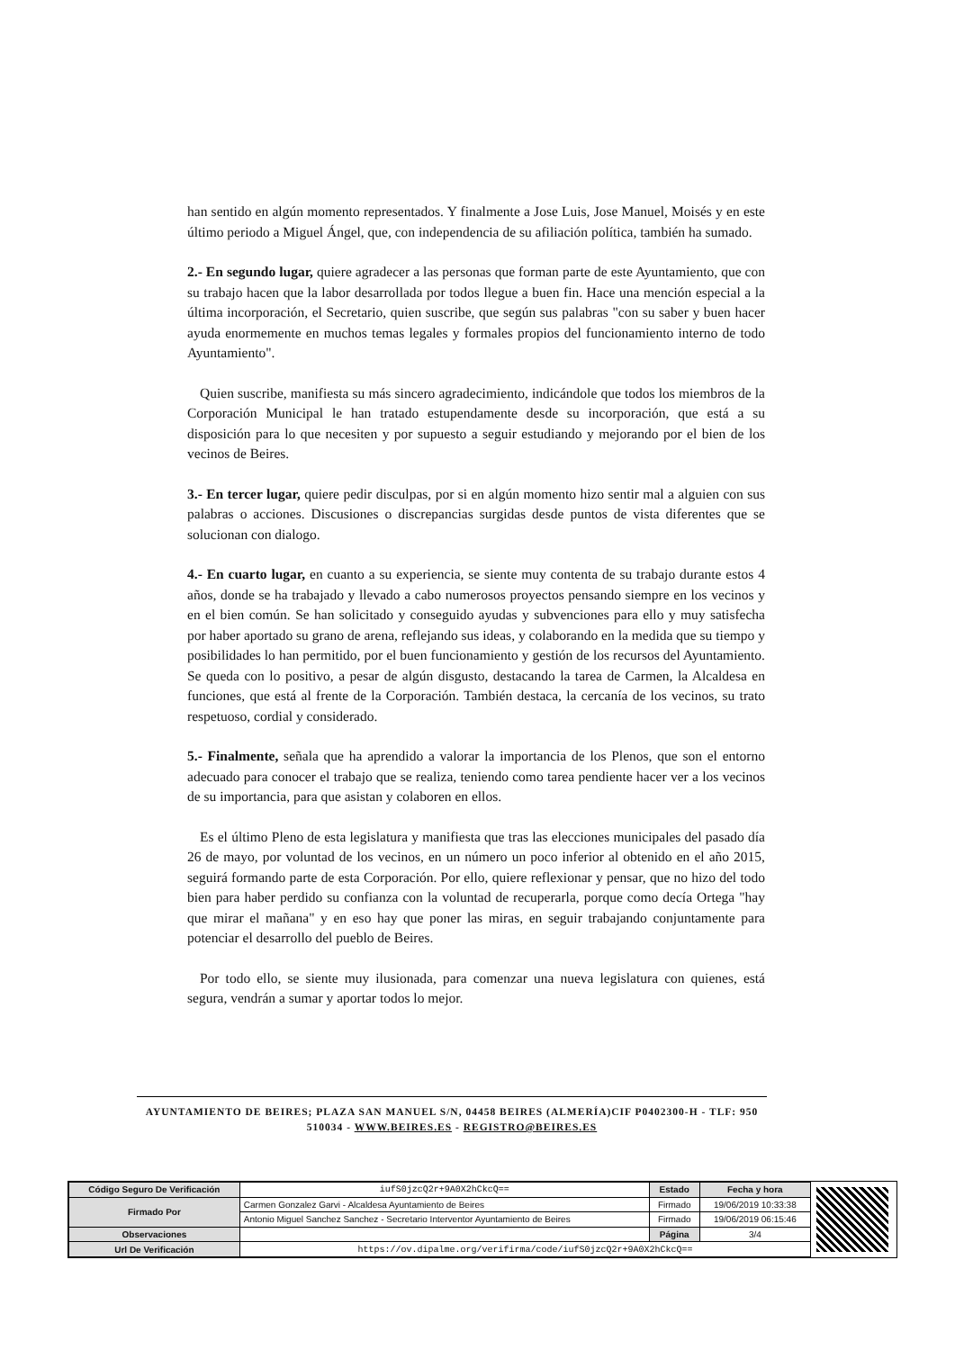han sentido en algún momento representados. Y finalmente a Jose Luis, Jose Manuel, Moisés y en este último periodo a Miguel Ángel, que, con independencia de su afiliación política, también ha sumado.
2.- En segundo lugar, quiere agradecer a las personas que forman parte de este Ayuntamiento, que con su trabajo hacen que la labor desarrollada por todos llegue a buen fin. Hace una mención especial a la última incorporación, el Secretario, quien suscribe, que según sus palabras "con su saber y buen hacer ayuda enormemente en muchos temas legales y formales propios del funcionamiento interno de todo Ayuntamiento".
Quien suscribe, manifiesta su más sincero agradecimiento, indicándole que todos los miembros de la Corporación Municipal le han tratado estupendamente desde su incorporación, que está a su disposición para lo que necesiten y por supuesto a seguir estudiando y mejorando por el bien de los vecinos de Beires.
3.- En tercer lugar, quiere pedir disculpas, por si en algún momento hizo sentir mal a alguien con sus palabras o acciones. Discusiones o discrepancias surgidas desde puntos de vista diferentes que se solucionan con dialogo.
4.- En cuarto lugar, en cuanto a su experiencia, se siente muy contenta de su trabajo durante estos 4 años, donde se ha trabajado y llevado a cabo numerosos proyectos pensando siempre en los vecinos y en el bien común. Se han solicitado y conseguido ayudas y subvenciones para ello y muy satisfecha por haber aportado su grano de arena, reflejando sus ideas, y colaborando en la medida que su tiempo y posibilidades lo han permitido, por el buen funcionamiento y gestión de los recursos del Ayuntamiento. Se queda con lo positivo, a pesar de algún disgusto, destacando la tarea de Carmen, la Alcaldesa en funciones, que está al frente de la Corporación. También destaca, la cercanía de los vecinos, su trato respetuoso, cordial y considerado.
5.- Finalmente, señala que ha aprendido a valorar la importancia de los Plenos, que son el entorno adecuado para conocer el trabajo que se realiza, teniendo como tarea pendiente hacer ver a los vecinos de su importancia, para que asistan y colaboren en ellos.
Es el último Pleno de esta legislatura y manifiesta que tras las elecciones municipales del pasado día 26 de mayo, por voluntad de los vecinos, en un número un poco inferior al obtenido en el año 2015, seguirá formando parte de esta Corporación. Por ello, quiere reflexionar y pensar, que no hizo del todo bien para haber perdido su confianza con la voluntad de recuperarla, porque como decía Ortega "hay que mirar el mañana" y en eso hay que poner las miras, en seguir trabajando conjuntamente para potenciar el desarrollo del pueblo de Beires.
Por todo ello, se siente muy ilusionada, para comenzar una nueva legislatura con quienes, está segura, vendrán a sumar y aportar todos lo mejor.
AYUNTAMIENTO DE BEIRES; PLAZA SAN MANUEL S/N, 04458 BEIRES (ALMERÍA)CIF P0402300-H - TLF: 950 510034 - WWW.BEIRES.ES - REGISTRO@BEIRES.ES
| Código Seguro De Verificación | iufS0jzcQ2r+9A0X2hCkcQ== | Estado | Fecha y hora |
| Firmado Por | Carmen Gonzalez Garvi - Alcaldesa Ayuntamiento de Beires | Firmado | 19/06/2019 10:33:38 |
| | Antonio Miguel Sanchez Sanchez - Secretario Interventor Ayuntamiento de Beires | Firmado | 19/06/2019 06:15:46 |
| Observaciones | | Página | 3/4 |
| Url De Verificación | https://ov.dipalme.org/verifirma/code/iufS0jzcQ2r+9A0X2hCkcQ== | | |